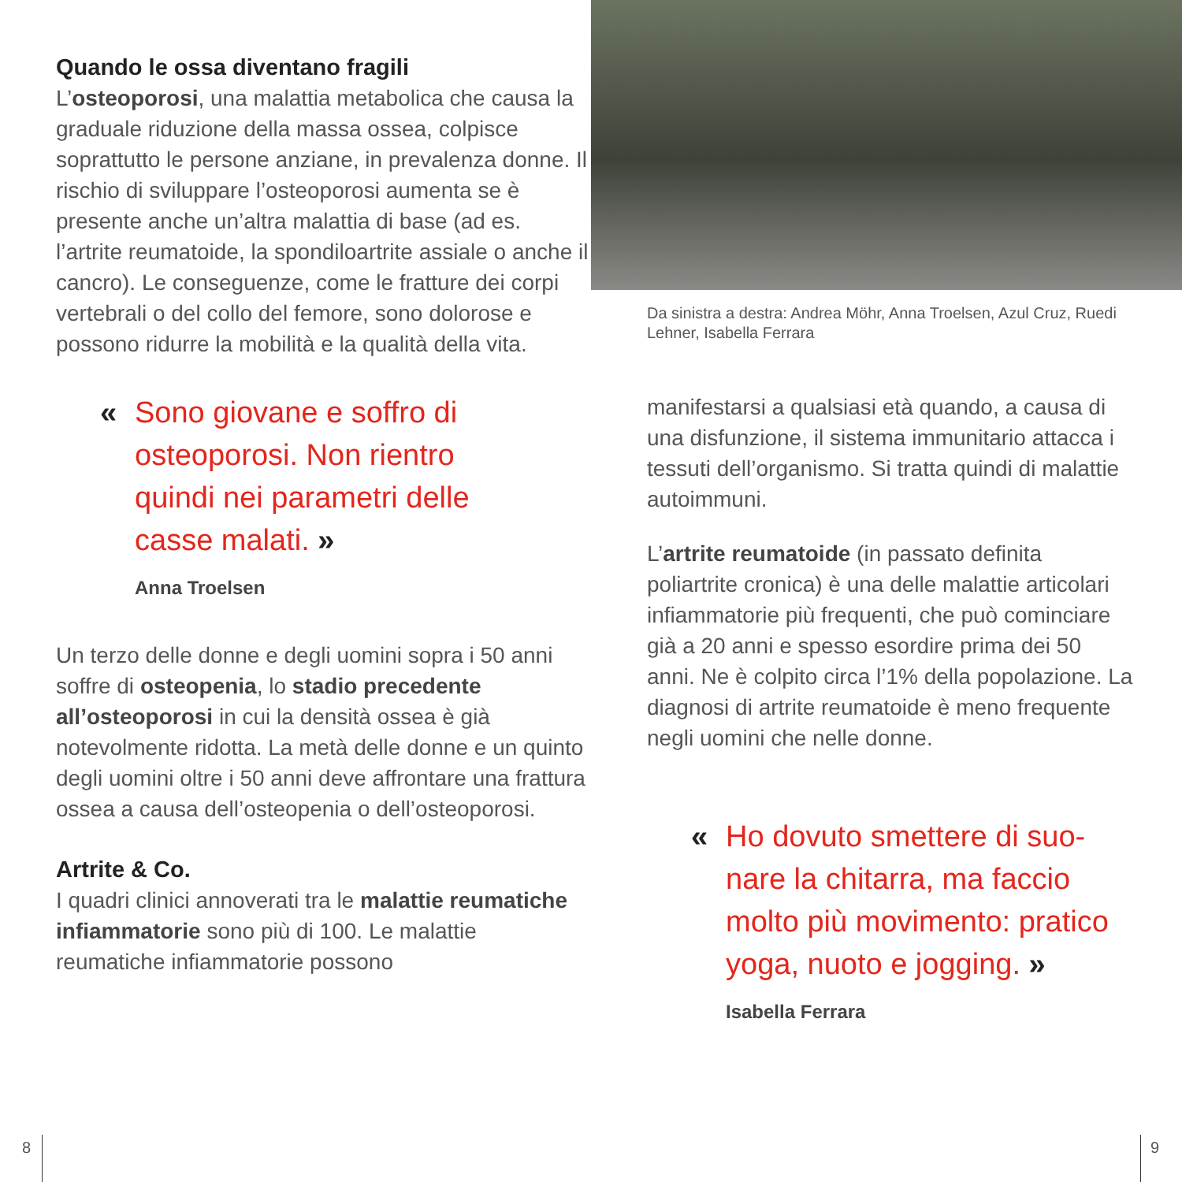Quando le ossa diventano fragili
L’osteoporosi, una malattia metabolica che causa la graduale riduzione della massa ossea, colpisce soprattutto le persone anziane, in prevalenza donne. Il rischio di sviluppare l’osteoporosi aumenta se è presente anche un’altra malattia di base (ad es. l’artrite reuma­toide, la spondiloartrite assiale o anche il cancro). Le conseguenze, come le fratture dei corpi vertebrali o del collo del femore, sono dolorose e possono ridurre la mobilità e la qualità della vita.
« Sono giovane e soffro di osteoporosi. Non rientro quindi nei parametri delle casse malati. »
Anna Troelsen
Un terzo delle donne e degli uomini sopra i 50 anni soffre di osteopenia, lo stadio precedente all’osteoporosi in cui la densità ossea è già notevolmente ridotta. La metà delle donne e un quinto degli uomini oltre i 50 anni deve affrontare una frattura ossea a causa dell’osteopenia o dell’osteoporosi.
Artrite & Co.
I quadri clinici annoverati tra le malattie reu­matiche infiammatorie sono più di 100. Le malattie reumatiche infiammatorie possono
Da sinistra a destra: Andrea Möhr, Anna Troelsen, Azul Cruz, Ruedi Lehner, Isabella Ferrara
manifestarsi a qualsiasi età quando, a causa di una disfunzione, il sistema immunitario attacca i tessuti dell’organismo. Si tratta quindi di malattie autoimmuni.
L’artrite reumatoide (in passato definita poliartrite cronica) è una delle malattie artico­lari infiammatorie più frequenti, che può cominciare già a 20 anni e spesso esordire prima dei 50 anni. Ne è colpito circa l’1% della popolazione. La diagnosi di artrite reumatoide è meno frequente negli uomini che nelle donne.
« Ho dovuto smettere di suo­nare la chitarra, ma faccio molto più movimento: pratico yoga, nuoto e jogging. »
Isabella Ferrara
8 9